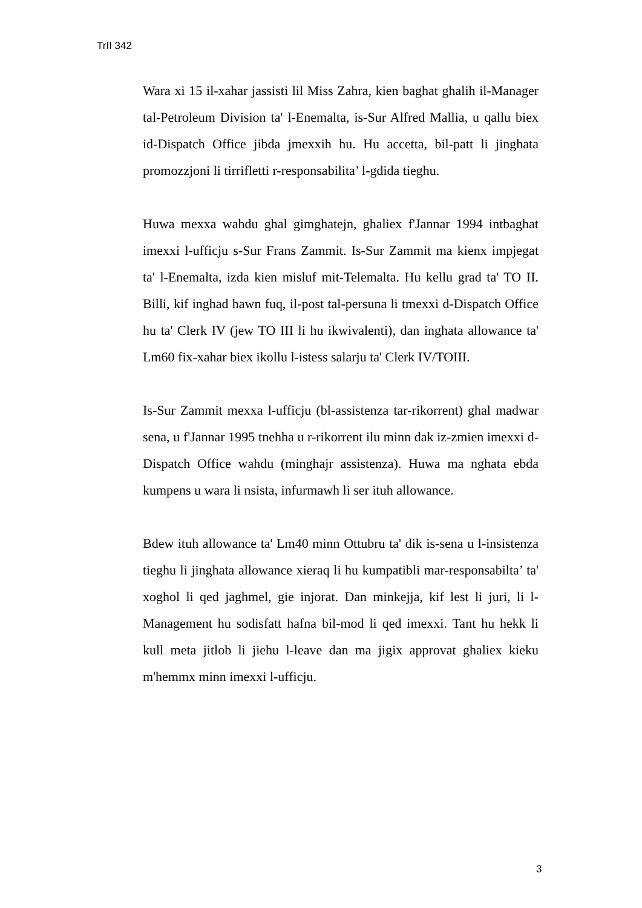TrII 342
Wara xi 15 il-xahar jassisti lil Miss Zahra, kien baghat ghalih il-Manager tal-Petroleum Division ta' l-Enemalta, is-Sur Alfred Mallia, u qallu biex id-Dispatch Office jibda jmexxih hu. Hu accetta, bil-patt li jinghata promozzjoni li tirrifletti r-responsabilita’ l-gdida tieghu.
Huwa mexxa wahdu ghal gimghatejn, ghaliex f'Jannar 1994 intbaghat imexxi l-ufficju s-Sur Frans Zammit. Is-Sur Zammit ma kienx impjegat ta' l-Enemalta, izda kien misluf mit-Telemalta. Hu kellu grad ta' TO II. Billi, kif inghad hawn fuq, il-post tal-persuna li tmexxi d-Dispatch Office hu ta' Clerk IV (jew TO III li hu ikwivalenti), dan inghata allowance ta' Lm60 fix-xahar biex ikollu l-istess salarju ta' Clerk IV/TOIII.
Is-Sur Zammit mexxa l-ufficju (bl-assistenza tar-rikorrent) ghal madwar sena, u f'Jannar 1995 tnehha u r-rikorrent ilu minn dak iz-zmien imexxi d-Dispatch Office wahdu (minghajr assistenza). Huwa ma nghata ebda kumpens u wara li nsista, infurmawh li ser ituh allowance.
Bdew ituh allowance ta' Lm40 minn Ottubru ta' dik is-sena u l-insistenza tieghu li jinghata allowance xieraq li hu kumpatibli mar-responsabilta’ ta' xoghol li qed jaghmel, gie injorat. Dan minkejja, kif lest li juri, li l-Management hu sodisfatt hafna bil-mod li qed imexxi. Tant hu hekk li kull meta jitlob li jiehu l-leave dan ma jigix approvat ghaliex kieku m'hemmx minn imexxi l-ufficju.
3